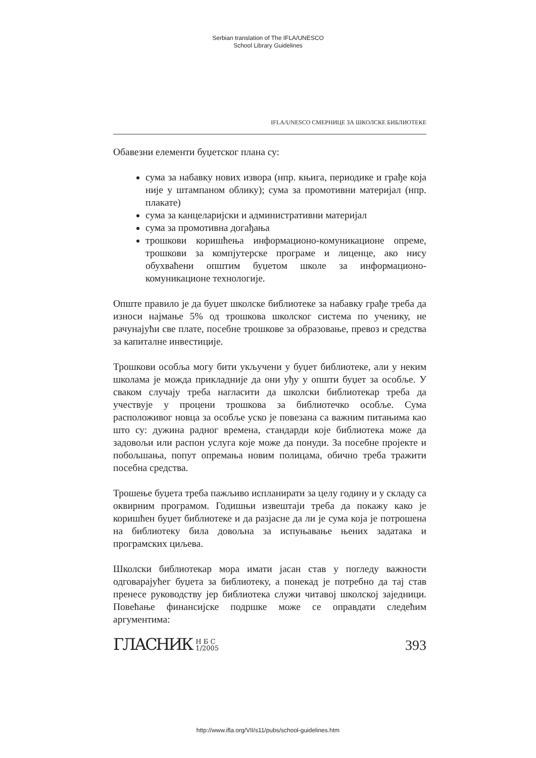Serbian translation of The IFLA/UNESCO
School Library Guidelines
IFLA/UNESCO СМЕРНИЦЕ ЗА ШКОЛСКЕ БИБЛИОТЕКЕ
Обавезни елементи буџетског плана су:
сума за набавку нових извора (нпр. књига, периодике и грађе која није у штампаном облику); сума за промотивни материјал (нпр. плакате)
сума за канцеларијски и административни материјал
сума за промотивна догађања
трошкови коришћења информационо-комуникационе опреме, трошкови за компјутерске програме и лиценце, ако нису обухваћени општим буџетом школе за информационо-комуникационе технологије.
Опште правило је да буџет школске библиотеке за набавку грађе треба да износи најмање 5% од трошкова школског система по ученику, не рачунајући све плате, посебне трошкове за образовање, превоз и средства за капиталне инвестиције.
Трошкови особља могу бити укључени у буџет библиотеке, али у неким школама је можда прикладније да они уђу у општи буџет за особље. У сваком случају треба нагласити да школски библиотекар треба да учествује у процени трошкова за библиотечко особље. Сума расположивог новца за особље уско је повезана са важним питањима као што су: дужина радног времена, стандарди које библиотека може да задовољи или распон услуга које може да понуди. За посебне пројекте и побољшања, попут опремања новим полицама, обично треба тражити посебна средства.
Трошење буџета треба пажљиво испланирати за целу годину и у складу са оквирним програмом. Годишњи извештаји треба да покажу како је коришћен буџет библиотеке и да разјасне да ли је сума која је потрошена на библиотеку била довољна за испуњавање њених задатака и програмских циљева.
Школски библиотекар мора имати јасан став у погледу важности одговарајућег буџета за библиотеку, а понекад је потребно да тај став пренесе руководству јер библиотека служи читавој школској заједници. Повећање финансијске подршке може се оправдати следећим аргументима:
ГЛАСНИК Н Б С
1/2005
393
http://www.ifla.org/VII/s11/pubs/school-guidelines.htm